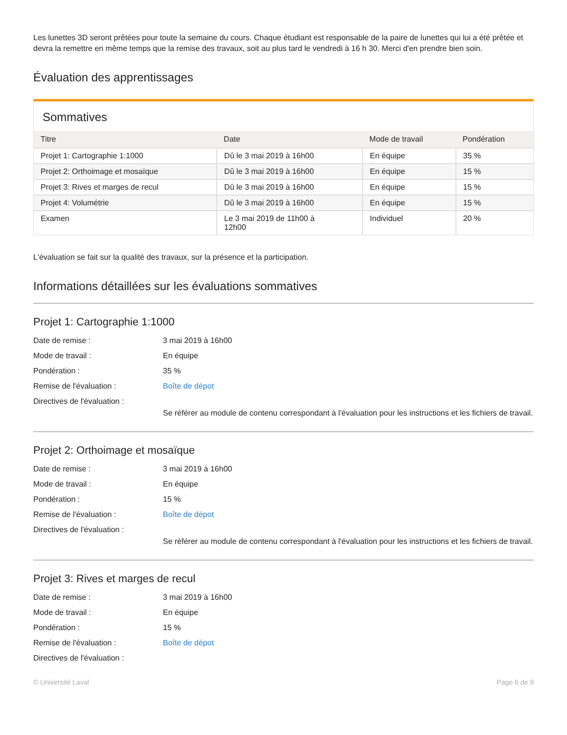Les lunettes 3D seront prêtées pour toute la semaine du cours. Chaque étudiant est responsable de la paire de lunettes qui lui a été prêtée et devra la remettre en même temps que la remise des travaux, soit au plus tard le vendredi à 16 h 30. Merci d'en prendre bien soin.
Évaluation des apprentissages
Sommatives
| Titre | Date | Mode de travail | Pondération |
| --- | --- | --- | --- |
| Projet 1: Cartographie 1:1000 | Dû le 3 mai 2019 à 16h00 | En équipe | 35 % |
| Projet 2: Orthoimage et mosaïque | Dû le 3 mai 2019 à 16h00 | En équipe | 15 % |
| Projet 3: Rives et marges de recul | Dû le 3 mai 2019 à 16h00 | En équipe | 15 % |
| Projet 4: Volumétrie | Dû le 3 mai 2019 à 16h00 | En équipe | 15 % |
| Examen | Le 3 mai 2019 de 11h00 à 12h00 | Individuel | 20 % |
L'évaluation se fait sur la qualité des travaux, sur la présence et la participation.
Informations détaillées sur les évaluations sommatives
Projet 1: Cartographie 1:1000
Date de remise : 3 mai 2019 à 16h00
Mode de travail : En équipe
Pondération : 35 %
Remise de l'évaluation : Boîte de dépot
Directives de l'évaluation : Se référer au module de contenu correspondant à l'évaluation pour les instructions et les fichiers de travail.
Projet 2: Orthoimage et mosaïque
Date de remise : 3 mai 2019 à 16h00
Mode de travail : En équipe
Pondération : 15 %
Remise de l'évaluation : Boîte de dépot
Directives de l'évaluation : Se référer au module de contenu correspondant à l'évaluation pour les instructions et les fichiers de travail.
Projet 3: Rives et marges de recul
Date de remise : 3 mai 2019 à 16h00
Mode de travail : En équipe
Pondération : 15 %
Remise de l'évaluation : Boîte de dépot
Directives de l'évaluation :
© Université Laval Page 6 de 9